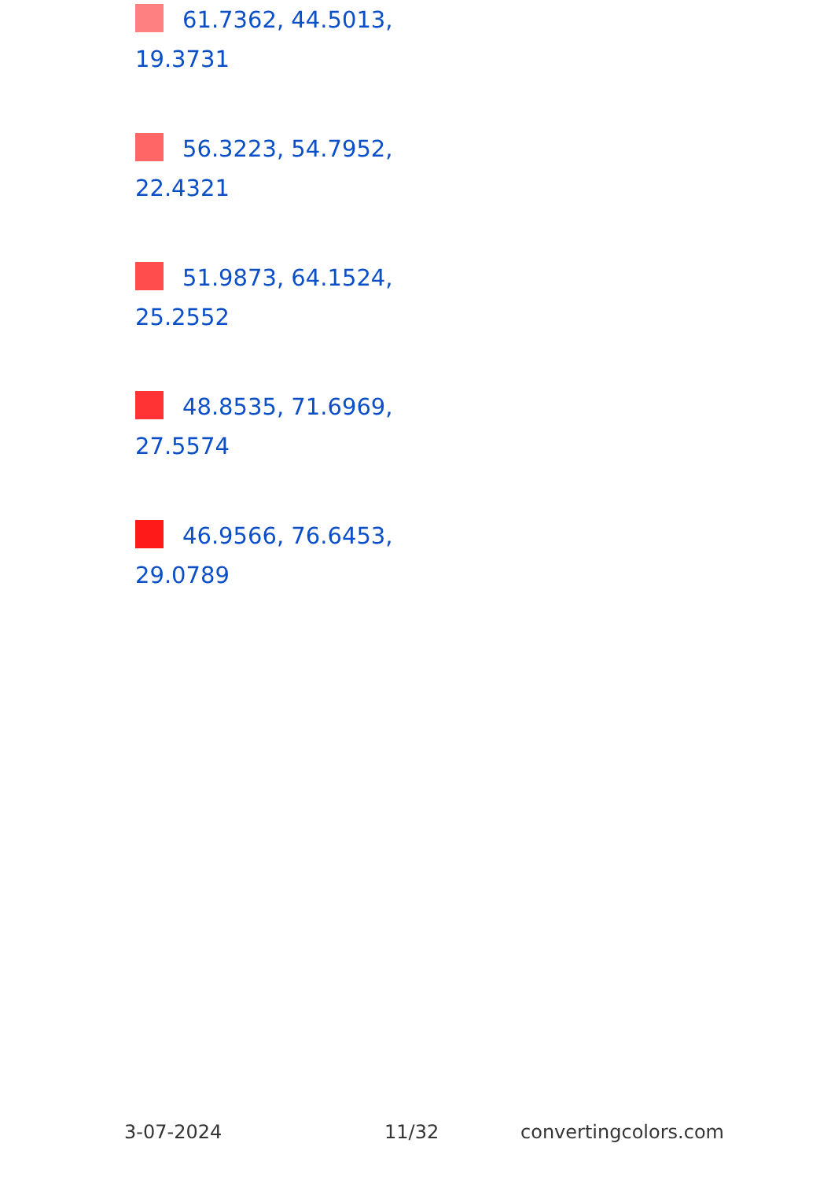61.7362, 44.5013, 19.3731
56.3223, 54.7952, 22.4321
51.9873, 64.1524, 25.2552
48.8535, 71.6969, 27.5574
46.9566, 76.6453, 29.0789
3-07-2024 11/32 convertingcolors.com